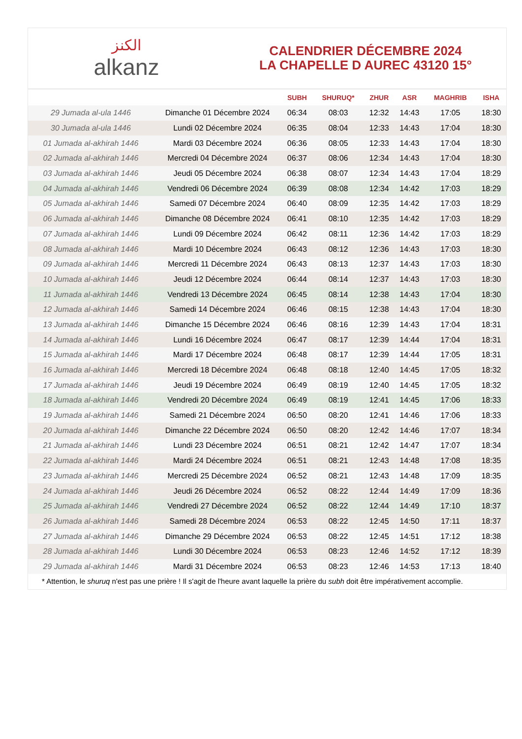الكنز
alkanz
CALENDRIER DÉCEMBRE 2024
LA CHAPELLE D AUREC 43120 15°
| | | SUBH | SHURUQ* | ZHUR | ASR | MAGHRIB | ISHA |
| --- | --- | --- | --- | --- | --- | --- | --- |
| 29 Jumada al-ula 1446 | Dimanche 01 Décembre 2024 | 06:34 | 08:03 | 12:32 | 14:43 | 17:05 | 18:30 |
| 30 Jumada al-ula 1446 | Lundi 02 Décembre 2024 | 06:35 | 08:04 | 12:33 | 14:43 | 17:04 | 18:30 |
| 01 Jumada al-akhirah 1446 | Mardi 03 Décembre 2024 | 06:36 | 08:05 | 12:33 | 14:43 | 17:04 | 18:30 |
| 02 Jumada al-akhirah 1446 | Mercredi 04 Décembre 2024 | 06:37 | 08:06 | 12:34 | 14:43 | 17:04 | 18:30 |
| 03 Jumada al-akhirah 1446 | Jeudi 05 Décembre 2024 | 06:38 | 08:07 | 12:34 | 14:43 | 17:04 | 18:29 |
| 04 Jumada al-akhirah 1446 | Vendredi 06 Décembre 2024 | 06:39 | 08:08 | 12:34 | 14:42 | 17:03 | 18:29 |
| 05 Jumada al-akhirah 1446 | Samedi 07 Décembre 2024 | 06:40 | 08:09 | 12:35 | 14:42 | 17:03 | 18:29 |
| 06 Jumada al-akhirah 1446 | Dimanche 08 Décembre 2024 | 06:41 | 08:10 | 12:35 | 14:42 | 17:03 | 18:29 |
| 07 Jumada al-akhirah 1446 | Lundi 09 Décembre 2024 | 06:42 | 08:11 | 12:36 | 14:42 | 17:03 | 18:29 |
| 08 Jumada al-akhirah 1446 | Mardi 10 Décembre 2024 | 06:43 | 08:12 | 12:36 | 14:43 | 17:03 | 18:30 |
| 09 Jumada al-akhirah 1446 | Mercredi 11 Décembre 2024 | 06:43 | 08:13 | 12:37 | 14:43 | 17:03 | 18:30 |
| 10 Jumada al-akhirah 1446 | Jeudi 12 Décembre 2024 | 06:44 | 08:14 | 12:37 | 14:43 | 17:03 | 18:30 |
| 11 Jumada al-akhirah 1446 | Vendredi 13 Décembre 2024 | 06:45 | 08:14 | 12:38 | 14:43 | 17:04 | 18:30 |
| 12 Jumada al-akhirah 1446 | Samedi 14 Décembre 2024 | 06:46 | 08:15 | 12:38 | 14:43 | 17:04 | 18:30 |
| 13 Jumada al-akhirah 1446 | Dimanche 15 Décembre 2024 | 06:46 | 08:16 | 12:39 | 14:43 | 17:04 | 18:31 |
| 14 Jumada al-akhirah 1446 | Lundi 16 Décembre 2024 | 06:47 | 08:17 | 12:39 | 14:44 | 17:04 | 18:31 |
| 15 Jumada al-akhirah 1446 | Mardi 17 Décembre 2024 | 06:48 | 08:17 | 12:39 | 14:44 | 17:05 | 18:31 |
| 16 Jumada al-akhirah 1446 | Mercredi 18 Décembre 2024 | 06:48 | 08:18 | 12:40 | 14:45 | 17:05 | 18:32 |
| 17 Jumada al-akhirah 1446 | Jeudi 19 Décembre 2024 | 06:49 | 08:19 | 12:40 | 14:45 | 17:05 | 18:32 |
| 18 Jumada al-akhirah 1446 | Vendredi 20 Décembre 2024 | 06:49 | 08:19 | 12:41 | 14:45 | 17:06 | 18:33 |
| 19 Jumada al-akhirah 1446 | Samedi 21 Décembre 2024 | 06:50 | 08:20 | 12:41 | 14:46 | 17:06 | 18:33 |
| 20 Jumada al-akhirah 1446 | Dimanche 22 Décembre 2024 | 06:50 | 08:20 | 12:42 | 14:46 | 17:07 | 18:34 |
| 21 Jumada al-akhirah 1446 | Lundi 23 Décembre 2024 | 06:51 | 08:21 | 12:42 | 14:47 | 17:07 | 18:34 |
| 22 Jumada al-akhirah 1446 | Mardi 24 Décembre 2024 | 06:51 | 08:21 | 12:43 | 14:48 | 17:08 | 18:35 |
| 23 Jumada al-akhirah 1446 | Mercredi 25 Décembre 2024 | 06:52 | 08:21 | 12:43 | 14:48 | 17:09 | 18:35 |
| 24 Jumada al-akhirah 1446 | Jeudi 26 Décembre 2024 | 06:52 | 08:22 | 12:44 | 14:49 | 17:09 | 18:36 |
| 25 Jumada al-akhirah 1446 | Vendredi 27 Décembre 2024 | 06:52 | 08:22 | 12:44 | 14:49 | 17:10 | 18:37 |
| 26 Jumada al-akhirah 1446 | Samedi 28 Décembre 2024 | 06:53 | 08:22 | 12:45 | 14:50 | 17:11 | 18:37 |
| 27 Jumada al-akhirah 1446 | Dimanche 29 Décembre 2024 | 06:53 | 08:22 | 12:45 | 14:51 | 17:12 | 18:38 |
| 28 Jumada al-akhirah 1446 | Lundi 30 Décembre 2024 | 06:53 | 08:23 | 12:46 | 14:52 | 17:12 | 18:39 |
| 29 Jumada al-akhirah 1446 | Mardi 31 Décembre 2024 | 06:53 | 08:23 | 12:46 | 14:53 | 17:13 | 18:40 |
* Attention, le shuruq n'est pas une prière ! Il s'agit de l'heure avant laquelle la prière du subh doit être impérativement accomplie.